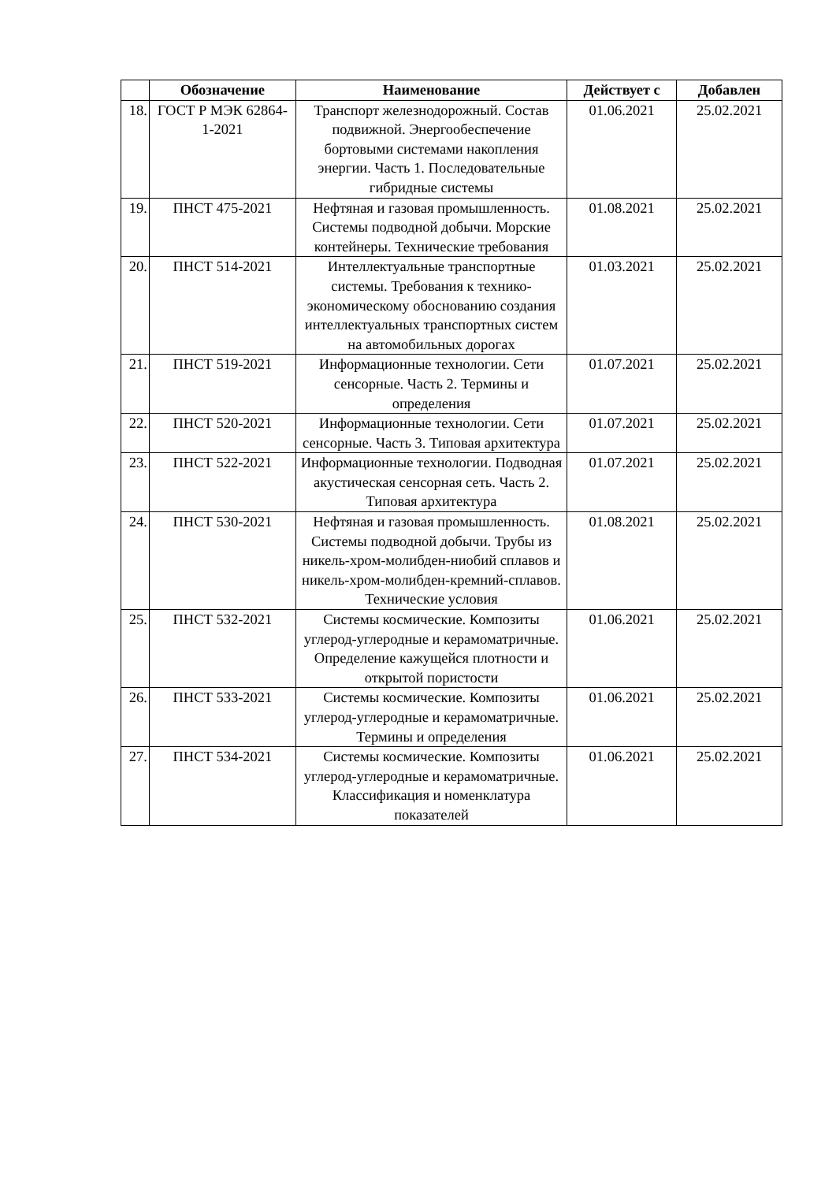| | Обозначение | Наименование | Действует с | Добавлен |
| --- | --- | --- | --- | --- |
| 18. | ГОСТ Р МЭК 62864-1-2021 | Транспорт железнодорожный. Состав подвижной. Энергообеспечение бортовыми системами накопления энергии. Часть 1. Последовательные гибридные системы | 01.06.2021 | 25.02.2021 |
| 19. | ПНСТ 475-2021 | Нефтяная и газовая промышленность. Системы подводной добычи. Морские контейнеры. Технические требования | 01.08.2021 | 25.02.2021 |
| 20. | ПНСТ 514-2021 | Интеллектуальные транспортные системы. Требования к технико-экономическому обоснованию создания интеллектуальных транспортных систем на автомобильных дорогах | 01.03.2021 | 25.02.2021 |
| 21. | ПНСТ 519-2021 | Информационные технологии. Сети сенсорные. Часть 2. Термины и определения | 01.07.2021 | 25.02.2021 |
| 22. | ПНСТ 520-2021 | Информационные технологии. Сети сенсорные. Часть 3. Типовая архитектура | 01.07.2021 | 25.02.2021 |
| 23. | ПНСТ 522-2021 | Информационные технологии. Подводная акустическая сенсорная сеть. Часть 2. Типовая архитектура | 01.07.2021 | 25.02.2021 |
| 24. | ПНСТ 530-2021 | Нефтяная и газовая промышленность. Системы подводной добычи. Трубы из никель-хром-молибден-ниобий сплавов и никель-хром-молибден-кремний-сплавов. Технические условия | 01.08.2021 | 25.02.2021 |
| 25. | ПНСТ 532-2021 | Системы космические. Композиты углерод-углеродные и керамоматричные. Определение кажущейся плотности и открытой пористости | 01.06.2021 | 25.02.2021 |
| 26. | ПНСТ 533-2021 | Системы космические. Композиты углерод-углеродные и керамоматричные. Термины и определения | 01.06.2021 | 25.02.2021 |
| 27. | ПНСТ 534-2021 | Системы космические. Композиты углерод-углеродные и керамоматричные. Классификация и номенклатура показателей | 01.06.2021 | 25.02.2021 |